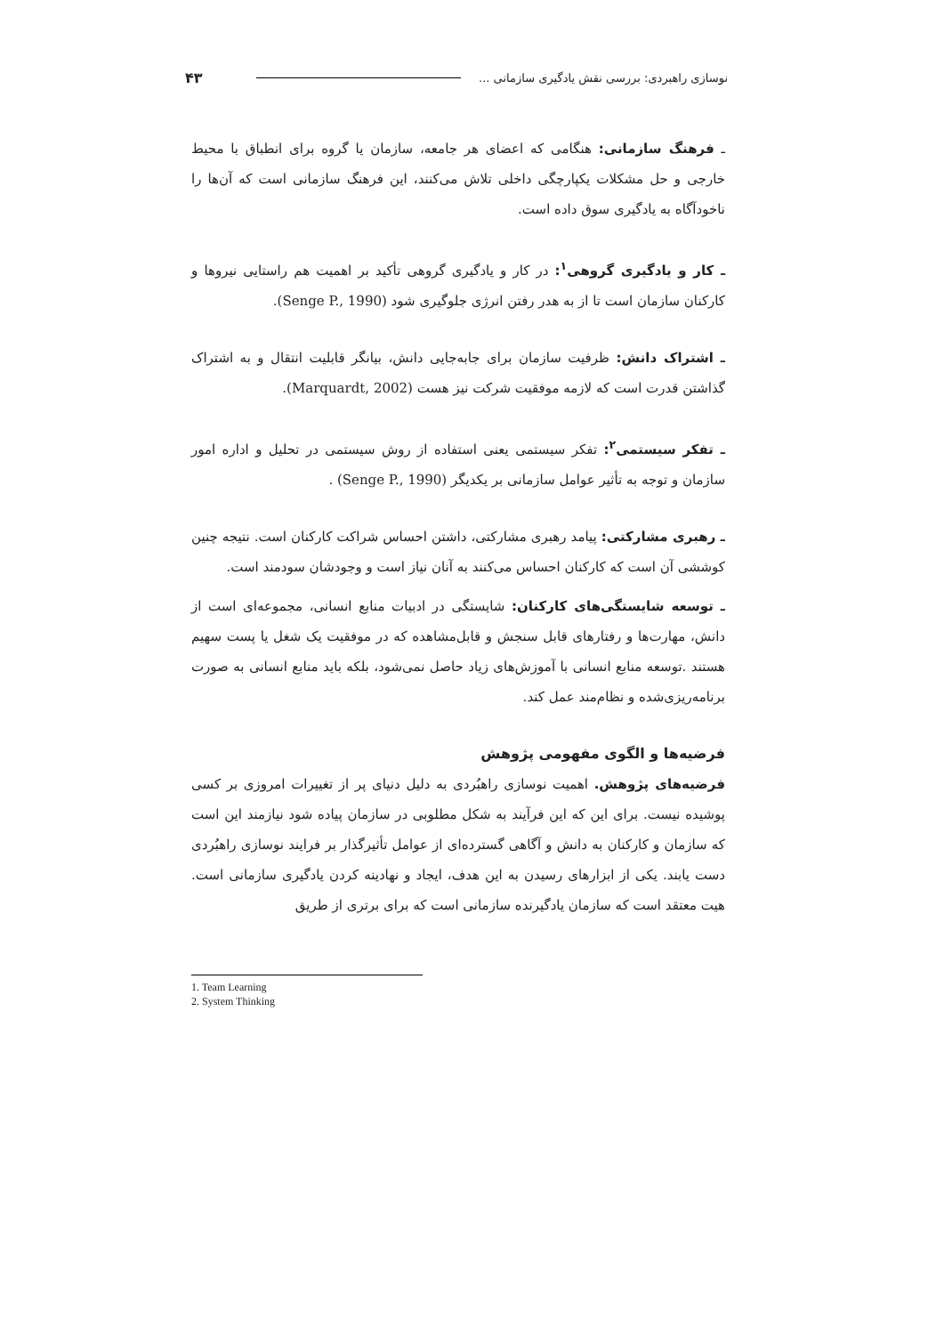نوسازی راهبردی: بررسی نقش یادگیری سازمانی ... ۴۳
ـ فرهنگ سازمانی: هنگامی که اعضای هر جامعه، سازمان یا گروه برای انطباق با محیط خارجی و حل مشکلات یکپارچگی داخلی تلاش می‌کنند، این فرهنگ سازمانی است که آن‌ها را ناخودآگاه به یادگیری سوق داده است.
ـ کار و یادگیری گروهی<sup>۱</sup>: در کار و یادگیری گروهی تأکید بر اهمیت هم راستایی نیروها و کارکنان سازمان است تا از به هدر رفتن انرژی جلوگیری شود (Senge P., 1990).
ـ اشتراک دانش: ظرفیت سازمان برای جابه‌جایی دانش، بیانگر قابلیت انتقال و به اشتراک گذاشتن قدرت است که لازمه موفقیت شرکت نیز هست (Marquardt, 2002).
ـ تفکر سیستمی<sup>۲</sup>: تفکر سیستمی یعنی استفاده از روش سیستمی در تحلیل و اداره امور سازمان و توجه به تأثیر عوامل سازمانی بر یکدیگر (Senge P., 1990) .
ـ رهبری مشارکتی: پیامد رهبری مشارکتی، داشتن احساس شراکت کارکنان است. نتیجه چنین کوششی آن است که کارکنان احساس می‌کنند به آنان نیاز است و وجودشان سودمند است.
ـ توسعه شایستگی‌های کارکنان: شایستگی در ادبیات منابع انسانی، مجموعه‌ای است از دانش، مهارت‌ها و رفتارهای قابل سنجش و قابل‌مشاهده که در موفقیت یک شغل یا پست سهیم هستند .توسعه منابع انسانی با آموزش‌های زیاد حاصل نمی‌شود، بلکه باید منابع انسانی به صورت برنامه‌ریزی‌شده و نظام‌مند عمل کند.
فرضیه‌ها و الگوی مفهومی پژوهش
فرضیه‌های پژوهش. اهمیت نوسازی راهبُردی به دلیل دنیای پر از تغییرات امروزی بر کسی پوشیده نیست. برای این که این فرآیند به شکل مطلوبی در سازمان پیاده شود نیازمند این است که سازمان و کارکنان به دانش و آگاهی گسترده‌ای از عوامل تأثیرگذار بر فرایند نوسازی راهبُردی دست یابند. یکی از ابزارهای رسیدن به این هدف، ایجاد و نهادینه کردن یادگیری سازمانی است. هیت معتقد است که سازمان یادگیرنده سازمانی است که برای برتری از طریق
1. Team Learning
2. System Thinking